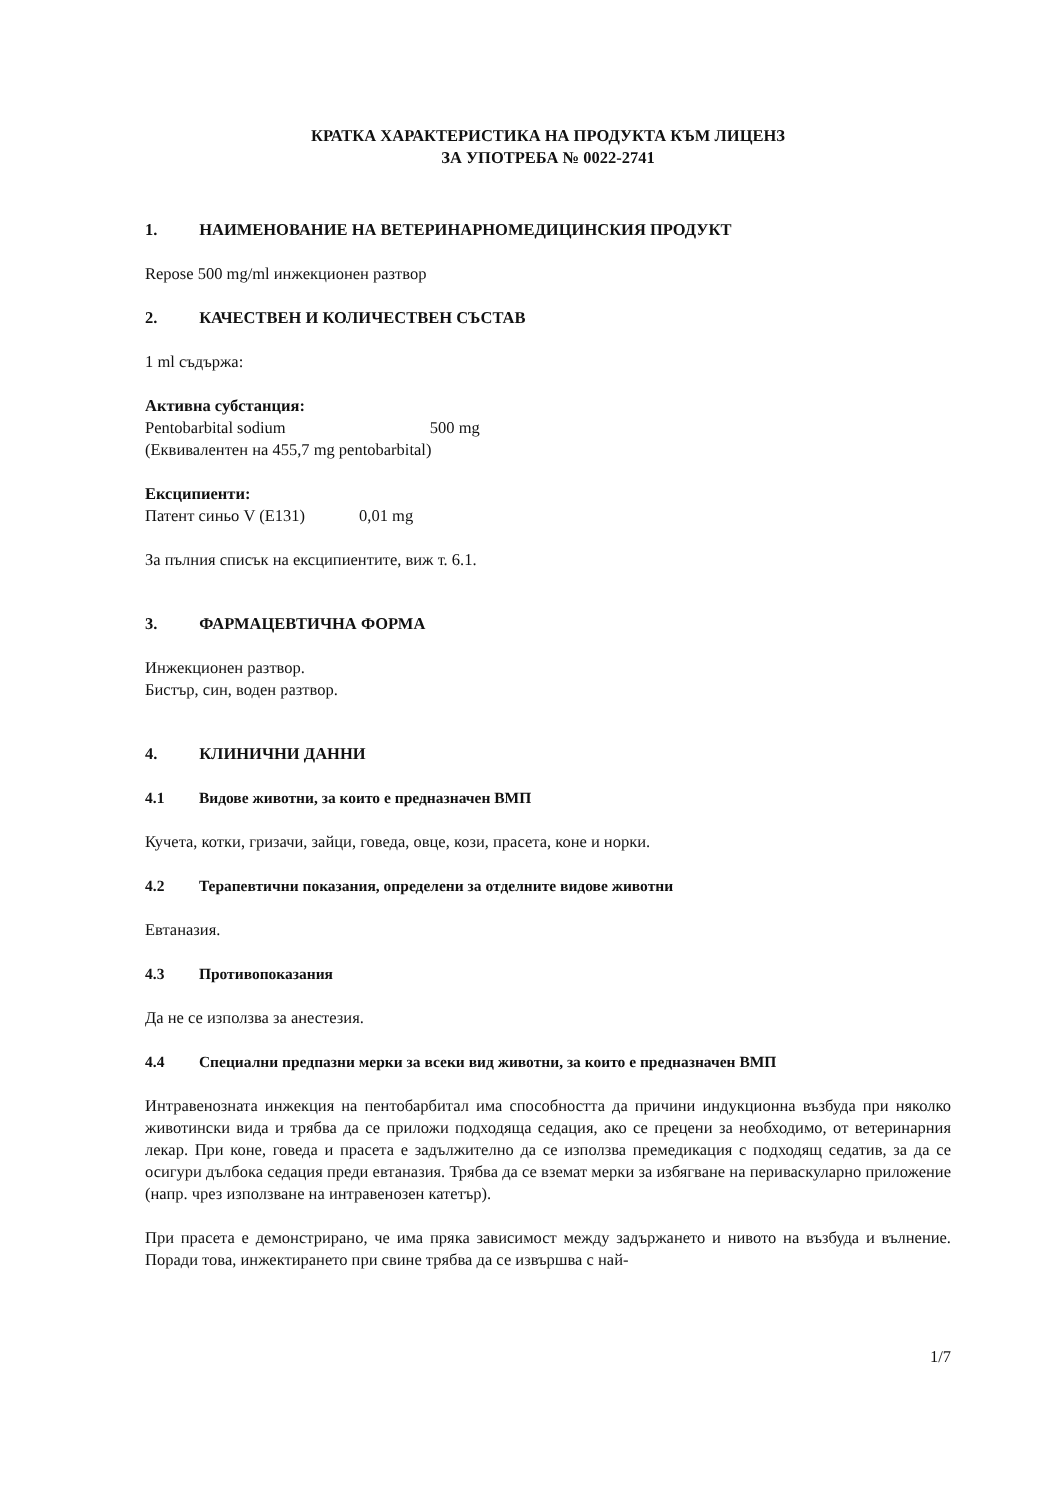КРАТКА ХАРАКТЕРИСТИКА НА ПРОДУКТА КЪМ ЛИЦЕНЗ
ЗА УПОТРЕБА № 0022-2741
1. НАИМЕНОВАНИЕ НА ВЕТЕРИНАРНОМЕДИЦИНСКИЯ ПРОДУКТ
Repose 500 mg/ml инжекционен разтвор
2. КАЧЕСТВЕН И КОЛИЧЕСТВЕН СЪСТАВ
1 ml съдържа:
Активна субстанция:
Pentobarbital sodium 500 mg
(Еквивалентен на 455,7 mg pentobarbital)
Ексципиенти:
Патент синьо V (E131) 0,01 mg
За пълния списък на ексципиентите, виж т. 6.1.
3. ФАРМАЦЕВТИЧНА ФОРМА
Инжекционен разтвор.
Бистър, син, воден разтвор.
4. КЛИНИЧНИ ДАННИ
4.1 Видове животни, за които е предназначен ВМП
Кучета, котки, гризачи, зайци, говеда, овце, кози, прасета, коне и норки.
4.2 Терапевтични показания, определени за отделните видове животни
Евтаназия.
4.3 Противопоказания
Да не се използва за анестезия.
4.4 Специални предпазни мерки за всеки вид животни, за които е предназначен ВМП
Интравенозната инжекция на пентобарбитал има способността да причини индукционна възбуда при няколко животински вида и трябва да се приложи подходяща седация, ако се прецени за необходимо, от ветеринарния лекар. При коне, говеда и прасета е задължително да се използва премедикация с подходящ седатив, за да се осигури дълбока седация преди евтаназия. Трябва да се вземат мерки за избягване на периваскуларно приложение (напр. чрез използване на интравенозен катетър).
При прасета е демонстрирано, че има пряка зависимост между задържането и нивото на възбуда и вълнение. Поради това, инжектирането при свине трябва да се извършва с най-
1/7